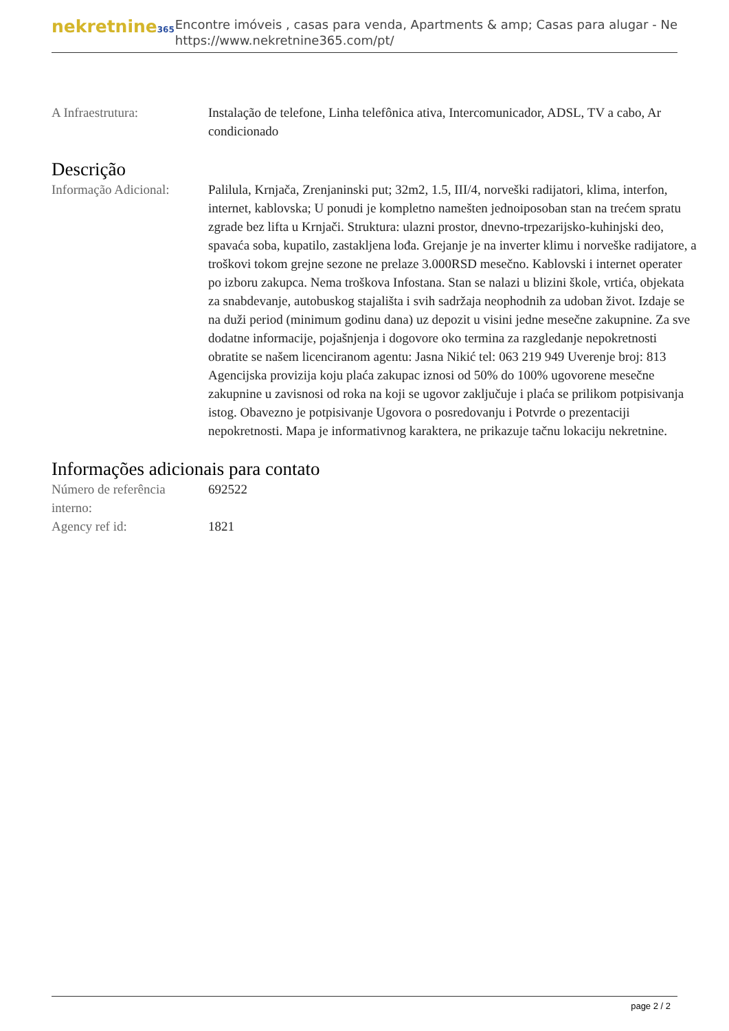nekretnine365
Encontre imóveis , casas para venda, Apartments & amp; Casas para alugar - Ne
https://www.nekretnine365.com/pt/
| A Infraestrutura: | Instalação de telefone, Linha telefônica ativa, Intercomunicador, ADSL, TV a cabo, Ar condicionado |
Descrição
| Informação Adicional: | Palilula, Krnjača, Zrenjaninski put; 32m2, 1.5, III/4, norveški radijatori, klima, interfon, internet, kablovska; U ponudi je kompletno namešten jednoiposoban stan na trećem spratu zgrade bez lifta u Krnjači. Struktura: ulazni prostor, dnevno-trpezarijsko-kuhinjski deo, spavaća soba, kupatilo, zastakljena lođa. Grejanje je na inverter klimu i norveške radijatore, a troškovi tokom grejne sezone ne prelaze 3.000RSD mesečno. Kablovski i internet operater po izboru zakupca. Nema troškova Infostana. Stan se nalazi u blizini škole, vrtića, objekata za snabdevanje, autobuskog stajališta i svih sadržaja neophodnih za udoban život. Izdaje se na duži period (minimum godinu dana) uz depozit u visini jedne mesečne zakupnine. Za sve dodatne informacije, pojašnjenja i dogovore oko termina za razgledanje nepokretnosti obratite se našem licenciranom agentu: Jasna Nikić tel: 063 219 949 Uverenje broj: 813 Agencijska provizija koju plaća zakupac iznosi od 50% do 100% ugovorene mesečne zakupnine u zavisnosi od roka na koji se ugovor zaključuje i plaća se prilikom potpisivanja istog. Obavezno je potpisivanje Ugovora o posredovanju i Potvrde o prezentaciji nepokretnosti. Mapa je informativnog karaktera, ne prikazuje tačnu lokaciju nekretnine. |
Informações adicionais para contato
| Número de referência interno: | 692522 |
| Agency ref id: | 1821 |
page 2 / 2